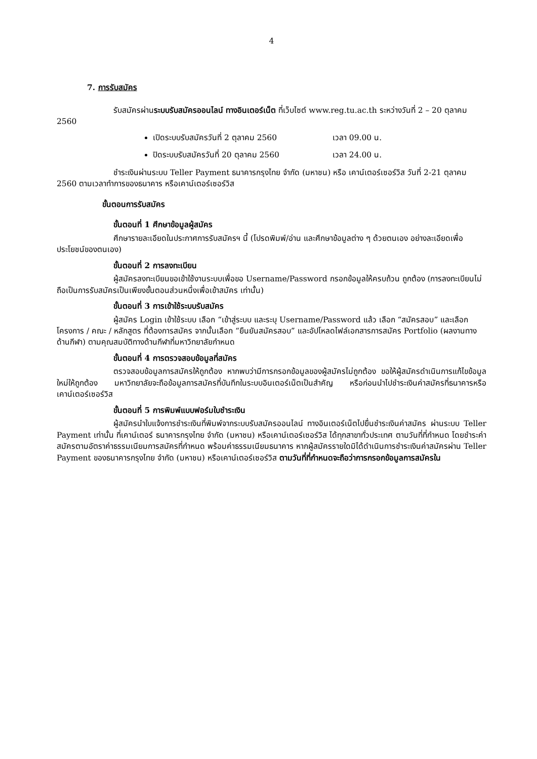4
7. การรับสมัคร
รับสมัครผ่านระบบรับสมัครออนไลน์ ทางอินเตอร์เน็ต ที่เว็บไซต์ www.reg.tu.ac.th ระหว่างวันที่ 2 – 20 ตุลาคม 2560
เปิดระบบรับสมัครวันที่ 2 ตุลาคม 2560 เวลา 09.00 น.
ปิดระบบรับสมัครวันที่ 20 ตุลาคม 2560 เวลา 24.00 น.
ชำระเงินผ่านระบบ Teller Payment ธนาคารกรุงไทย จำกัด (มหาชน) หรือ เคาน์เตอร์เซอร์วิส วันที่ 2-21 ตุลาคม 2560 ตามเวลาทำการของธนาคาร หรือเคาน์เตอร์เซอร์วิส
ขั้นตอนการรับสมัคร
ขั้นตอนที่ 1 ศึกษาข้อมูลผู้สมัคร
ศึกษารายละเอียดในประกาศการรับสมัครฯ นี้ (โปรดพิมพ์/อ่าน และศึกษาข้อมูลต่าง ๆ ด้วยตนเอง อย่างละเอียดเพื่อประโยชน์ของตนเอง)
ขั้นตอนที่ 2 การลงทะเบียน
ผู้สมัครลงทะเบียนขอเข้าใช้งานระบบเพื่อขอ Username/Password กรอกข้อมูลให้ครบถ้วน ถูกต้อง (การลงทะเบียนไม่ถือเป็นการรับสมัครเป็นเพียงขั้นตอนส่วนหนึ่งเพื่อเข้าสมัคร เท่านั้น)
ขั้นตอนที่ 3 การเข้าใช้ระบบรับสมัคร
ผู้สมัคร Login เข้าใช้ระบบ เลือก “เข้าสู่ระบบ และระบุ Username/Password แล้ว เลือก “สมัครสอบ” และเลือกโครงการ / คณะ / หลักสูตร ที่ต้องการสมัคร จากนั้นเลือก “ยืนยันสมัครสอบ” และอัปโหลดไฟล์เอกสารการสมัคร Portfolio (ผลงานทางด้านกีฬา) ตามคุณสมบัติทางด้านกีฬาที่มหาวิทยาลัยกำหนด
ขั้นตอนที่ 4 การตรวจสอบข้อมูลที่สมัคร
ตรวจสอบข้อมูลการสมัครให้ถูกต้อง หากพบว่ามีการกรอกข้อมูลของผู้สมัครไม่ถูกต้อง ขอให้ผู้สมัครดำเนินการแก้ไขข้อมูลใหม่ให้ถูกต้อง มหาวิทยาลัยจะถือข้อมูลการสมัครที่บันทึกในระบบอินเตอร์เน็ตเป็นสำคัญ หรือก่อนนำไปชำระเงินค่าสมัครที่ธนาคารหรือเคาน์เตอร์เซอร์วิส
ขั้นตอนที่ 5 การพิมพ์แบบฟอร์มใบชำระเงิน
ผู้สมัครนำใบแจ้งการชำระเงินที่พิมพ์จากระบบรับสมัครออนไลน์ ทางอินเตอร์เน็ตไปยื่นชำระเงินค่าสมัคร ผ่านระบบ Teller Payment เท่านั้น ที่เคาน์เตอร์ ธนาคารกรุงไทย จำกัด (มหาชน) หรือเคาน์เตอร์เซอร์วิส ได้ทุกสาขาทั่วประเทศ ตามวันที่ที่กำหนด โดยชำระค่าสมัครตามอัตราค่าธรรมเนียมการสมัครที่กำหนด พร้อมค่าธรรมเนียมธนาคาร หากผู้สมัครรายใดมิได้ดำเนินการชำระเงินค่าสมัครผ่าน Teller Payment ของธนาคารกรุงไทย จำกัด (มหาชน) หรือเคาน์เตอร์เซอร์วิส ตามวันที่ที่กำหนดจะถือว่าการกรอกข้อมูลการสมัครใน